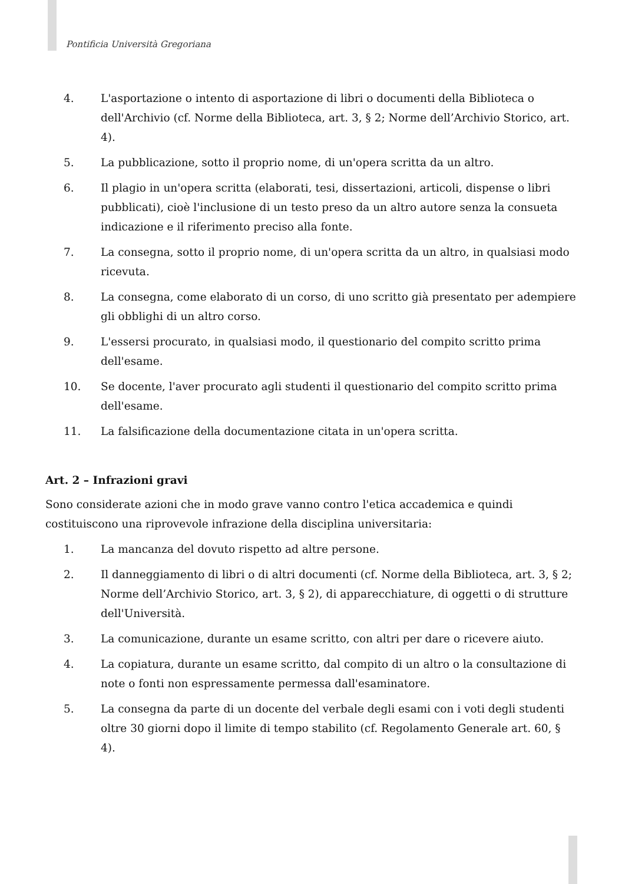Pontificia Università Gregoriana
4. L'asportazione o intento di asportazione di libri o documenti della Biblioteca o dell'Archivio (cf. Norme della Biblioteca, art. 3, § 2; Norme dell’Archivio Storico, art. 4).
5. La pubblicazione, sotto il proprio nome, di un'opera scritta da un altro.
6. Il plagio in un'opera scritta (elaborati, tesi, dissertazioni, articoli, dispense o libri pubblicati), cioè l'inclusione di un testo preso da un altro autore senza la consueta indicazione e il riferimento preciso alla fonte.
7. La consegna, sotto il proprio nome, di un'opera scritta da un altro, in qualsiasi modo ricevuta.
8. La consegna, come elaborato di un corso, di uno scritto già presentato per adempiere gli obblighi di un altro corso.
9. L'essersi procurato, in qualsiasi modo, il questionario del compito scritto prima dell'esame.
10. Se docente, l'aver procurato agli studenti il questionario del compito scritto prima dell'esame.
11. La falsificazione della documentazione citata in un'opera scritta.
Art. 2 – Infrazioni gravi
Sono considerate azioni che in modo grave vanno contro l'etica accademica e quindi costituiscono una riprovevole infrazione della disciplina universitaria:
1. La mancanza del dovuto rispetto ad altre persone.
2. Il danneggiamento di libri o di altri documenti (cf. Norme della Biblioteca, art. 3, § 2; Norme dell’Archivio Storico, art. 3, § 2), di apparecchiature, di oggetti o di strutture dell'Università.
3. La comunicazione, durante un esame scritto, con altri per dare o ricevere aiuto.
4. La copiatura, durante un esame scritto, dal compito di un altro o la consultazione di note o fonti non espressamente permessa dall'esaminatore.
5. La consegna da parte di un docente del verbale degli esami con i voti degli studenti oltre 30 giorni dopo il limite di tempo stabilito (cf. Regolamento Generale art. 60, § 4).